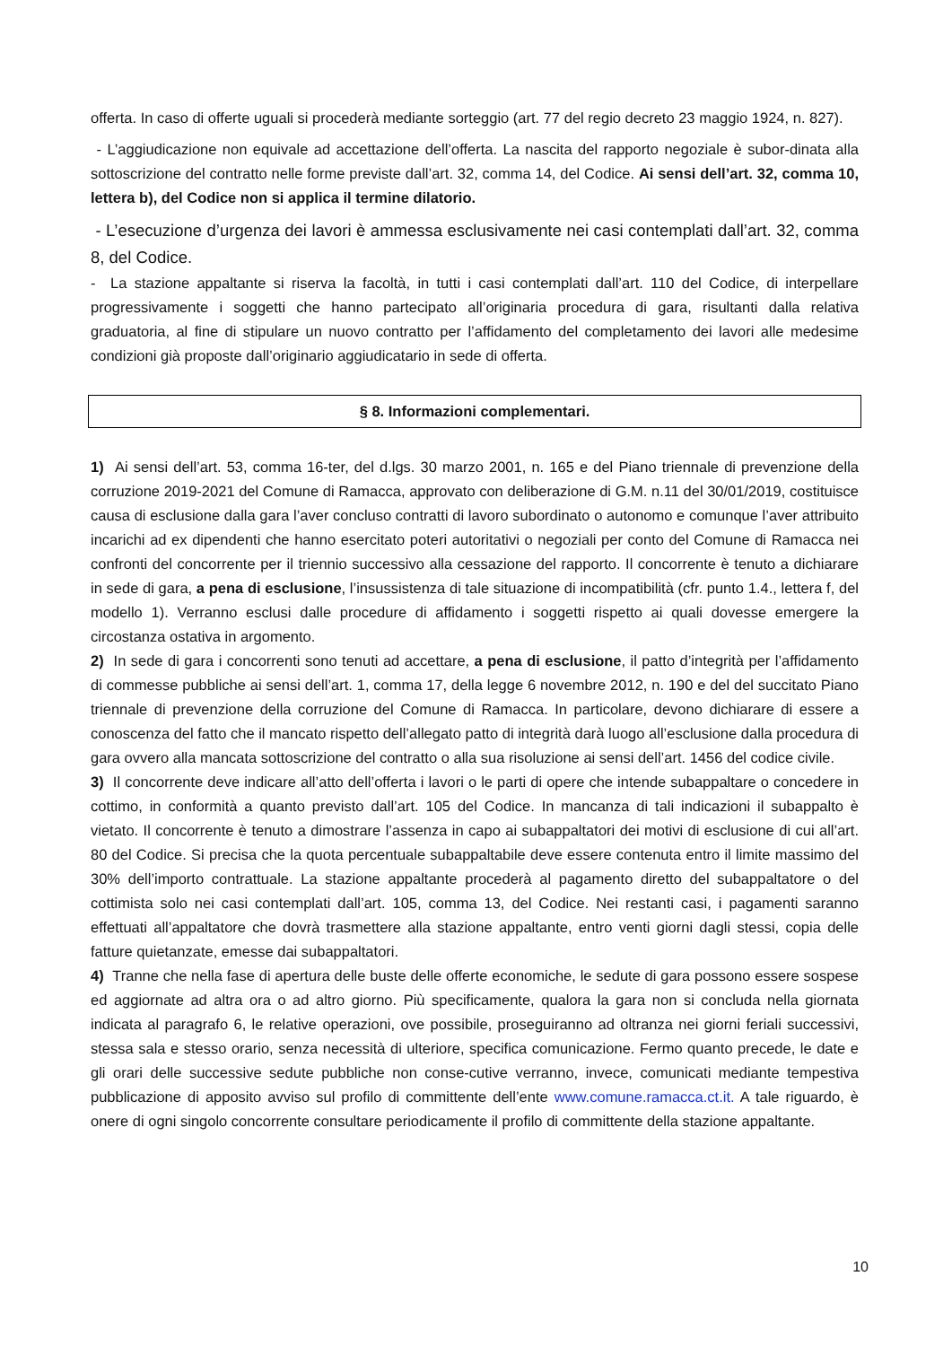offerta. In caso di offerte uguali si procederà mediante sorteggio (art. 77 del regio decreto 23 maggio 1924, n. 827).
- L’aggiudicazione non equivale ad accettazione dell’offerta. La nascita del rapporto negoziale è subor-dinata alla sottoscrizione del contratto nelle forme previste dall’art. 32, comma 14, del Codice. Ai sensi dell’art. 32, comma 10, lettera b), del Codice non si applica il termine dilatorio.
- L’esecuzione d’urgenza dei lavori è ammessa esclusivamente nei casi contemplati dall’art. 32, comma 8, del Codice.
- La stazione appaltante si riserva la facoltà, in tutti i casi contemplati dall’art. 110 del Codice, di interpellare progressivamente i soggetti che hanno partecipato all’originaria procedura di gara, risultanti dalla relativa graduatoria, al fine di stipulare un nuovo contratto per l’affidamento del completamento dei lavori alle medesime condizioni già proposte dall’originario aggiudicatario in sede di offerta.
§ 8. Informazioni complementari.
1) Ai sensi dell’art. 53, comma 16-ter, del d.lgs. 30 marzo 2001, n. 165 e del Piano triennale di prevenzione della corruzione 2019-2021 del Comune di Ramacca, approvato con deliberazione di G.M. n.11 del 30/01/2019, costituisce causa di esclusione dalla gara l’aver concluso contratti di lavoro subordinato o autonomo e comunque l’aver attribuito incarichi ad ex dipendenti che hanno esercitato poteri autoritativi o negoziali per conto del Comune di Ramacca nei confronti del concorrente per il triennio successivo alla cessazione del rapporto. Il concorrente è tenuto a dichiarare in sede di gara, a pena di esclusione, l’insussistenza di tale situazione di incompatibilità (cfr. punto 1.4., lettera f, del modello 1). Verranno esclusi dalle procedure di affidamento i soggetti rispetto ai quali dovesse emergere la circostanza ostativa in argomento.
2) In sede di gara i concorrenti sono tenuti ad accettare, a pena di esclusione, il patto d’integrità per l’affidamento di commesse pubbliche ai sensi dell’art. 1, comma 17, della legge 6 novembre 2012, n. 190 e del del succitato Piano triennale di prevenzione della corruzione del Comune di Ramacca. In particolare, devono dichiarare di essere a conoscenza del fatto che il mancato rispetto dell’allegato patto di integrità darà luogo all’esclusione dalla procedura di gara ovvero alla mancata sottoscrizione del contratto o alla sua risoluzione ai sensi dell’art. 1456 del codice civile.
3) Il concorrente deve indicare all’atto dell’offerta i lavori o le parti di opere che intende subappaltare o concedere in cottimo, in conformità a quanto previsto dall’art. 105 del Codice. In mancanza di tali indicazioni il subappalto è vietato. Il concorrente è tenuto a dimostrare l’assenza in capo ai subappaltatori dei motivi di esclusione di cui all’art. 80 del Codice. Si precisa che la quota percentuale subappaltabile deve essere contenuta entro il limite massimo del 30% dell’importo contrattuale. La stazione appaltante procederà al pagamento diretto del subappaltatore o del cottimista solo nei casi contemplati dall’art. 105, comma 13, del Codice. Nei restanti casi, i pagamenti saranno effettuati all’appaltatore che dovrà trasmettere alla stazione appaltante, entro venti giorni dagli stessi, copia delle fatture quietanzate, emesse dai subappaltatori.
4) Tranne che nella fase di apertura delle buste delle offerte economiche, le sedute di gara possono essere sospese ed aggiornate ad altra ora o ad altro giorno. Più specificamente, qualora la gara non si concluda nella giornata indicata al paragrafo 6, le relative operazioni, ove possibile, proseguiranno ad oltranza nei giorni feriali successivi, stessa sala e stesso orario, senza necessità di ulteriore, specifica comunicazione. Fermo quanto precede, le date e gli orari delle successive sedute pubbliche non conse-cutive verranno, invece, comunicati mediante tempestiva pubblicazione di apposito avviso sul profilo di committente dell’ente www.comune.ramacca.ct.it. A tale riguardo, è onere di ogni singolo concorrente consultare periodicamente il profilo di committente della stazione appaltante.
10